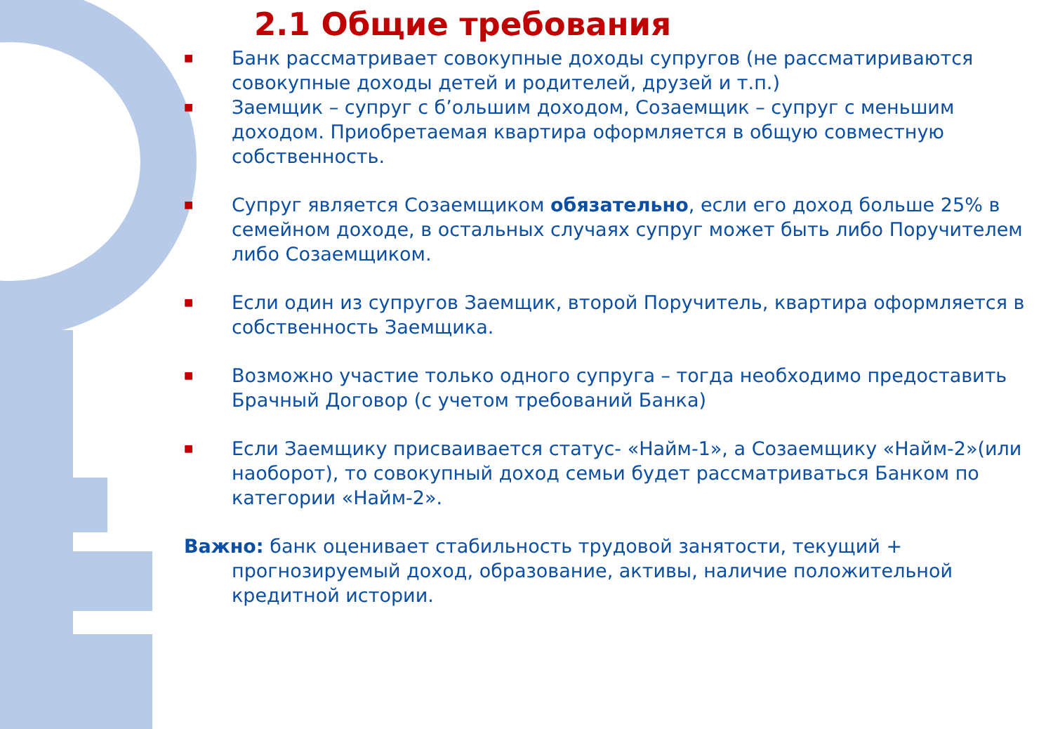2.1 Общие требования
■ Банк рассматривает совокупные доходы супругов (не рассматириваются совокупные доходы детей и родителей, друзей и т.п.)
■ Заемщик – супруг с б’ольшим доходом, Созаемщик – супруг с меньшим доходом. Приобретаемая квартира оформляется в общую совместную собственность.
■ Супруг является Созаемщиком обязательно, если его доход больше 25% в семейном доходе, в остальных случаях супруг может быть либо Поручителем либо Созаемщиком.
■ Если один из супругов Заемщик, второй Поручитель, квартира оформляется в собственность Заемщика.
■ Возможно участие только одного супруга – тогда необходимо предоставить Брачный Договор (с учетом требований Банка)
■ Если Заемщику присваивается статус- «Найм-1», а Созаемщику «Найм-2»(или наоборот), то совокупный доход семьи будет рассматриваться Банком по категории «Найм-2».
Важно: банк оценивает стабильность трудовой занятости, текущий + прогнозируемый доход, образование, активы, наличие положительной кредитной истории.